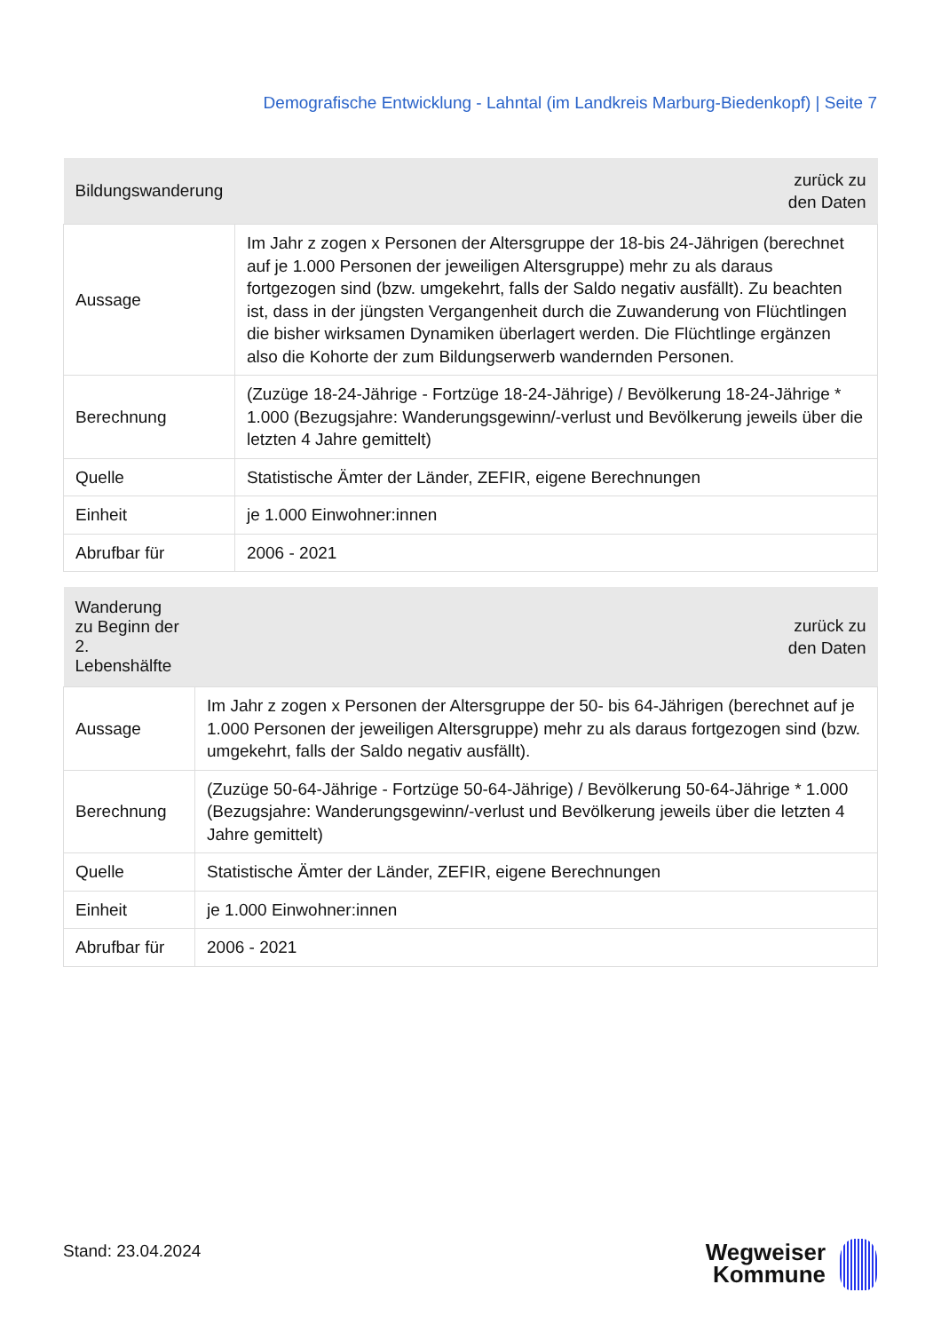Demografische Entwicklung - Lahntal (im Landkreis Marburg-Biedenkopf) | Seite 7
| Bildungswanderung | zurück zu den Daten |
| --- | --- |
| Aussage | Im Jahr z zogen x Personen der Altersgruppe der 18-bis 24-Jährigen (berechnet auf je 1.000 Personen der jeweiligen Altersgruppe) mehr zu als daraus fortgezogen sind (bzw. umgekehrt, falls der Saldo negativ ausfällt). Zu beachten ist, dass in der jüngsten Vergangenheit durch die Zuwanderung von Flüchtlingen die bisher wirksamen Dynamiken überlagert werden. Die Flüchtlinge ergänzen also die Kohorte der zum Bildungserwerb wandernden Personen. |
| Berechnung | (Zuzüge 18-24-Jährige - Fortzüge 18-24-Jährige) / Bevölkerung 18-24-Jährige * 1.000 (Bezugsjahre: Wanderungsgewinn/-verlust und Bevölkerung jeweils über die letzten 4 Jahre gemittelt) |
| Quelle | Statistische Ämter der Länder, ZEFIR, eigene Berechnungen |
| Einheit | je 1.000 Einwohner:innen |
| Abrufbar für | 2006 - 2021 |
| Wanderung zu Beginn der 2. Lebenshälfte | zurück zu den Daten |
| --- | --- |
| Aussage | Im Jahr z zogen x Personen der Altersgruppe der 50- bis 64-Jährigen (berechnet auf je 1.000 Personen der jeweiligen Altersgruppe) mehr zu als daraus fortgezogen sind (bzw. umgekehrt, falls der Saldo negativ ausfällt). |
| Berechnung | (Zuzüge 50-64-Jährige - Fortzüge 50-64-Jährige) / Bevölkerung 50-64-Jährige * 1.000 (Bezugsjahre: Wanderungsgewinn/-verlust und Bevölkerung jeweils über die letzten 4 Jahre gemittelt) |
| Quelle | Statistische Ämter der Länder, ZEFIR, eigene Berechnungen |
| Einheit | je 1.000 Einwohner:innen |
| Abrufbar für | 2006 - 2021 |
Stand: 23.04.2024
Wegweiser
Kommune